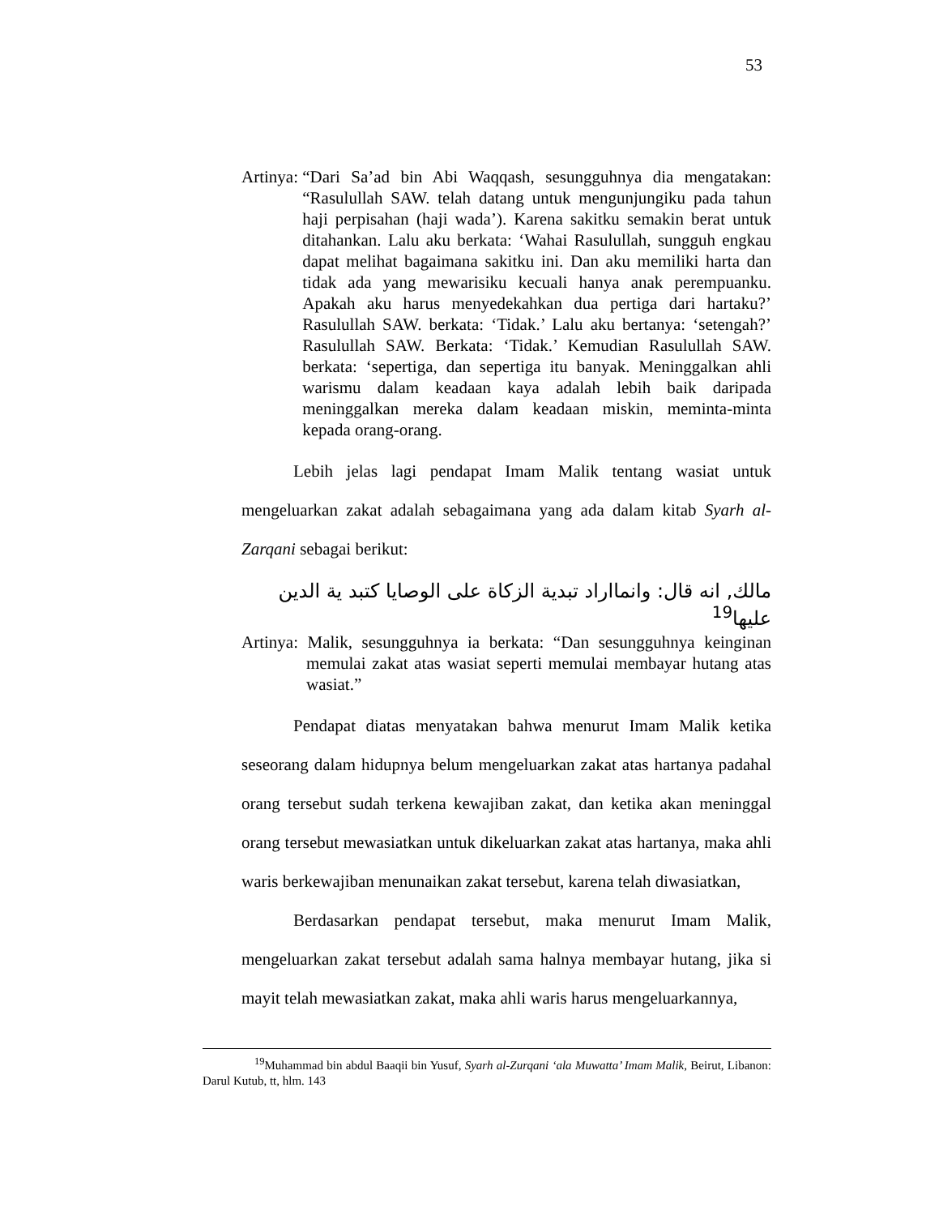53
Artinya: “Dari Sa’ad bin Abi Waqqash, sesungguhnya dia mengatakan: “Rasulullah SAW. telah datang untuk mengunjungiku pada tahun haji perpisahan (haji wada’). Karena sakitku semakin berat untuk ditahankan. Lalu aku berkata: ‘Wahai Rasulullah, sungguh engkau dapat melihat bagaimana sakitku ini. Dan aku memiliki harta dan tidak ada yang mewarisiku kecuali hanya anak perempuanku. Apakah aku harus menyedekahkan dua pertiga dari hartaku?’ Rasulullah SAW. berkata: ‘Tidak.’ Lalu aku bertanya: ‘setengah?’ Rasulullah SAW. Berkata: ‘Tidak.’ Kemudian Rasulullah SAW. berkata: ‘sepertiga, dan sepertiga itu banyak. Meninggalkan ahli warismu dalam keadaan kaya adalah lebih baik daripada meninggalkan mereka dalam keadaan miskin, meminta-minta kepada orang-orang.
Lebih jelas lagi pendapat Imam Malik tentang wasiat untuk mengeluarkan zakat adalah sebagaimana yang ada dalam kitab Syarh al-Zarqani sebagai berikut:
مالك, انه قال: وانمااراد تبدية الزكاة على الوصايا كتبد ية الدين عليها<sup>19</sup>
Artinya: Malik, sesungguhnya ia berkata: “Dan sesungguhnya keinginan memulai zakat atas wasiat seperti memulai membayar hutang atas wasiat.”
Pendapat diatas menyatakan bahwa menurut Imam Malik ketika seseorang dalam hidupnya belum mengeluarkan zakat atas hartanya padahal orang tersebut sudah terkena kewajiban zakat, dan ketika akan meninggal orang tersebut mewasiatkan untuk dikeluarkan zakat atas hartanya, maka ahli waris berkewajiban menunaikan zakat tersebut, karena telah diwasiatkan,
Berdasarkan pendapat tersebut, maka menurut Imam Malik, mengeluarkan zakat tersebut adalah sama halnya membayar hutang, jika si mayit telah mewasiatkan zakat, maka ahli waris harus mengeluarkannya,
<sup>19</sup> Muhammad bin abdul Baaqii bin Yusuf, Syarh al-Zurqani ‘ala Muwatta’ Imam Malik, Beirut, Libanon: Darul Kutub, tt, hlm. 143